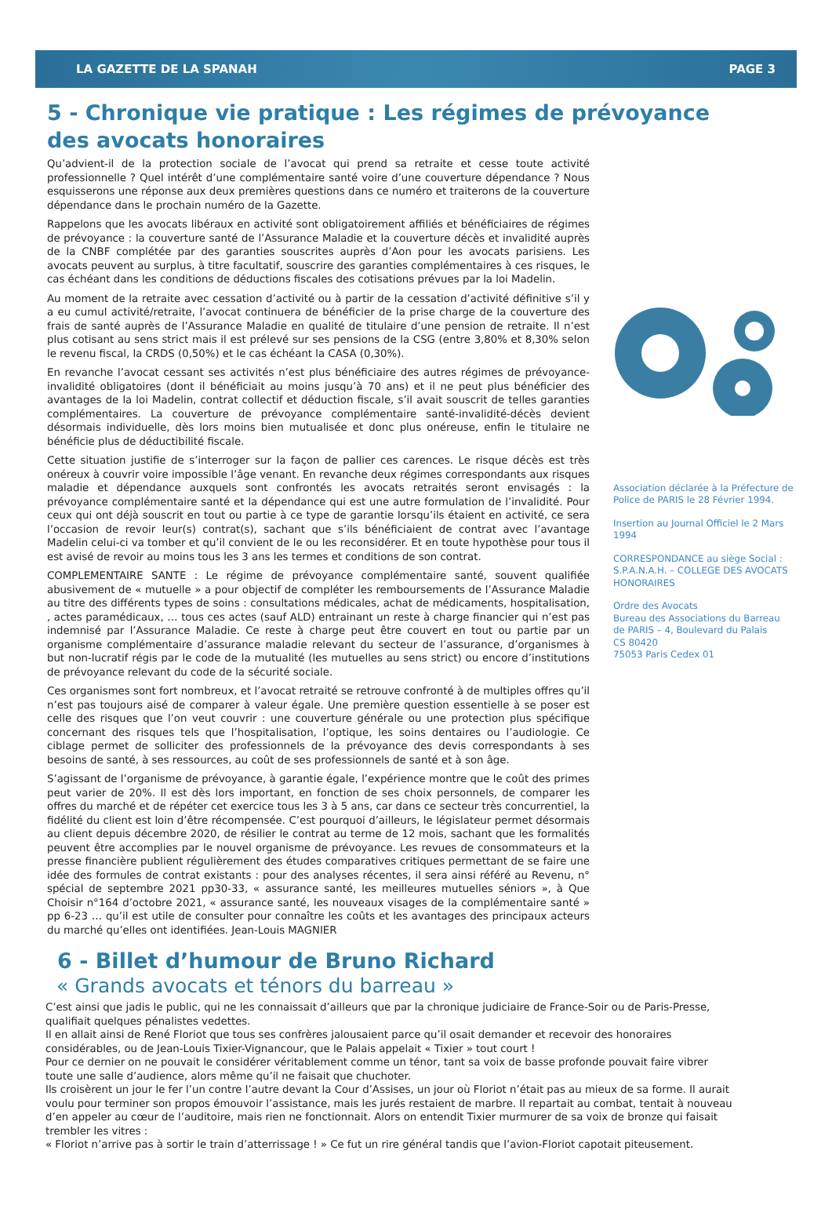LA GAZETTE DE LA SPANAH PAGE 3
5 - Chronique vie pratique : Les régimes de prévoyance des avocats honoraires
Qu’advient-il de la protection sociale de l’avocat qui prend sa retraite et cesse toute activité professionnelle ? Quel intérêt d’une complémentaire santé voire d’une couverture dépendance ? Nous esquisserons une réponse aux deux premières questions dans ce numéro et traiterons de la couverture dépendance dans le prochain numéro de la Gazette.
Rappelons que les avocats libéraux en activité sont obligatoirement affiliés et bénéficiaires de régimes de prévoyance : la couverture santé de l’Assurance Maladie et la couverture décès et invalidité auprès de la CNBF complétée par des garanties souscrites auprès d’Aon pour les avocats parisiens. Les avocats peuvent au surplus, à titre facultatif, souscrire des garanties complémentaires à ces risques, le cas échéant dans les conditions de déductions fiscales des cotisations prévues par la loi Madelin.
Au moment de la retraite avec cessation d’activité ou à partir de la cessation d’activité définitive s’il y a eu cumul activité/retraite, l’avocat continuera de bénéficier de la prise charge de la couverture des frais de santé auprès de l’Assurance Maladie en qualité de titulaire d’une pension de retraite. Il n’est plus cotisant au sens strict mais il est prélevé sur ses pensions de la CSG (entre 3,80% et 8,30% selon le revenu fiscal, la CRDS (0,50%) et le cas échéant la CASA (0,30%).
En revanche l’avocat cessant ses activités n’est plus bénéficiaire des autres régimes de prévoyance-invalidité obligatoires (dont il bénéficiait au moins jusqu’à 70 ans) et il ne peut plus bénéficier des avantages de la loi Madelin, contrat collectif et déduction fiscale, s’il avait souscrit de telles garanties complémentaires. La couverture de prévoyance complémentaire santé-invalidité-décès devient désormais individuelle, dès lors moins bien mutualisée et donc plus onéreuse, enfin le titulaire ne bénéficie plus de déductibilité fiscale.
Cette situation justifie de s’interroger sur la façon de pallier ces carences. Le risque décès est très onéreux à couvrir voire impossible l’âge venant. En revanche deux régimes correspondants aux risques maladie et dépendance auxquels sont confrontés les avocats retraités seront envisagés : la prévoyance complémentaire santé et la dépendance qui est une autre formulation de l’invalidité. Pour ceux qui ont déjà souscrit en tout ou partie à ce type de garantie lorsqu’ils étaient en activité, ce sera l’occasion de revoir leur(s) contrat(s), sachant que s’ils bénéficiaient de contrat avec l’avantage Madelin celui-ci va tomber et qu’il convient de le ou les reconsidérer. Et en toute hypothèse pour tous il est avisé de revoir au moins tous les 3 ans les termes et conditions de son contrat.
COMPLEMENTAIRE SANTE : Le régime de prévoyance complémentaire santé, souvent qualifiée abusivement de « mutuelle » a pour objectif de compléter les remboursements de l’Assurance Maladie au titre des différents types de soins : consultations médicales, achat de médicaments, hospitalisation, , actes paramédicaux, … tous ces actes (sauf ALD) entrainant un reste à charge financier qui n’est pas indemnisé par l’Assurance Maladie. Ce reste à charge peut être couvert en tout ou partie par un organisme complémentaire d’assurance maladie relevant du secteur de l’assurance, d’organismes à but non-lucratif régis par le code de la mutualité (les mutuelles au sens strict) ou encore d’institutions de prévoyance relevant du code de la sécurité sociale.
Ces organismes sont fort nombreux, et l’avocat retraité se retrouve confronté à de multiples offres qu’il n’est pas toujours aisé de comparer à valeur égale. Une première question essentielle à se poser est celle des risques que l’on veut couvrir : une couverture générale ou une protection plus spécifique concernant des risques tels que l’hospitalisation, l’optique, les soins dentaires ou l’audiologie. Ce ciblage permet de solliciter des professionnels de la prévoyance des devis correspondants à ses besoins de santé, à ses ressources, au coût de ses professionnels de santé et à son âge.
S’agissant de l’organisme de prévoyance, à garantie égale, l’expérience montre que le coût des primes peut varier de 20%. Il est dès lors important, en fonction de ses choix personnels, de comparer les offres du marché et de répéter cet exercice tous les 3 à 5 ans, car dans ce secteur très concurrentiel, la fidélité du client est loin d’être récompensée. C’est pourquoi d’ailleurs, le législateur permet désormais au client depuis décembre 2020, de résilier le contrat au terme de 12 mois, sachant que les formalités peuvent être accomplies par le nouvel organisme de prévoyance. Les revues de consommateurs et la presse financière publient régulièrement des études comparatives critiques permettant de se faire une idée des formules de contrat existants : pour des analyses récentes, il sera ainsi référé au Revenu, n° spécial de septembre 2021 pp30-33, « assurance santé, les meilleures mutuelles séniors », à Que Choisir n°164 d’octobre 2021, « assurance santé, les nouveaux visages de la complémentaire santé » pp 6-23 … qu’il est utile de consulter pour connaître les coûts et les avantages des principaux acteurs du marché qu’elles ont identifiées. Jean-Louis MAGNIER
Association déclarée à la Préfecture de Police de PARIS le 28 Février 1994.
Insertion au Journal Officiel le 2 Mars 1994
CORRESPONDANCE au siège Social : S.P.A.N.A.H. – COLLEGE DES AVOCATS HONORAIRES
Ordre des Avocats
Bureau des Associations du Barreau de PARIS – 4, Boulevard du Palais
CS 80420
75053 Paris Cedex 01
6 - Billet d’humour de Bruno Richard
« Grands avocats et ténors du barreau »
C’est ainsi que jadis le public, qui ne les connaissait d’ailleurs que par la chronique judiciaire de France-Soir ou de Paris-Presse, qualifiait quelques pénalistes vedettes.
Il en allait ainsi de René Floriot que tous ses confrères jalousaient parce qu’il osait demander et recevoir des honoraires considérables, ou de Jean-Louis Tixier-Vignancour, que le Palais appelait « Tixier » tout court !
Pour ce dernier on ne pouvait le considérer véritablement comme un ténor, tant sa voix de basse profonde pouvait faire vibrer toute une salle d’audience, alors même qu’il ne faisait que chuchoter.
Ils croisèrent un jour le fer l’un contre l’autre devant la Cour d’Assises, un jour où Floriot n’était pas au mieux de sa forme. Il aurait voulu pour terminer son propos émouvoir l’assistance, mais les jurés restaient de marbre. Il repartait au combat, tentait à nouveau d’en appeler au cœur de l’auditoire, mais rien ne fonctionnait. Alors on entendit Tixier murmurer de sa voix de bronze qui faisait trembler les vitres :
« Floriot n’arrive pas à sortir le train d’atterrissage ! » Ce fut un rire général tandis que l’avion-Floriot capotait piteusement.